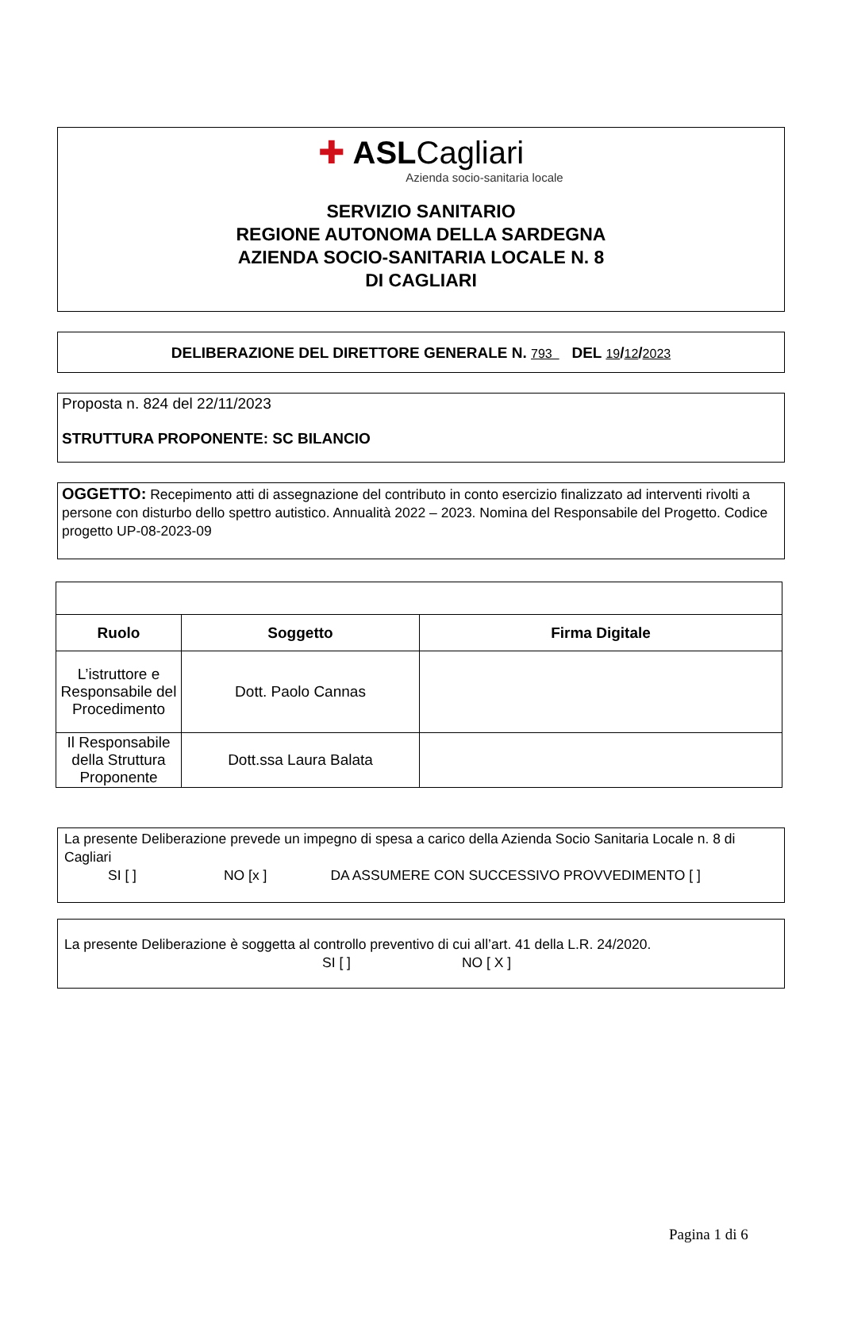✚ ASLCagliari
Azienda socio-sanitaria locale
SERVIZIO SANITARIO
REGIONE AUTONOMA DELLA SARDEGNA
AZIENDA SOCIO-SANITARIA LOCALE N. 8
DI CAGLIARI
DELIBERAZIONE DEL DIRETTORE GENERALE N. 793 DEL 19/12/2023
Proposta n. 824 del 22/11/2023
STRUTTURA PROPONENTE: SC BILANCIO
OGGETTO: Recepimento atti di assegnazione del contributo in conto esercizio finalizzato ad interventi rivolti a persone con disturbo dello spettro autistico. Annualità 2022 – 2023. Nomina del Responsabile del Progetto. Codice progetto UP-08-2023-09
| Ruolo | Soggetto | Firma Digitale |
| --- | --- | --- |
| L’istruttore e Responsabile del Procedimento | Dott. Paolo Cannas | |
| Il Responsabile della Struttura Proponente | Dott.ssa Laura Balata | |
La presente Deliberazione prevede un impegno di spesa a carico della Azienda Socio Sanitaria Locale n. 8 di Cagliari
SI [ ] NO [x ] DA ASSUMERE CON SUCCESSIVO PROVVEDIMENTO [ ]
La presente Deliberazione è soggetta al controllo preventivo di cui all’art. 41 della L.R. 24/2020.
SI [ ] NO [ X ]
Pagina 1 di 6